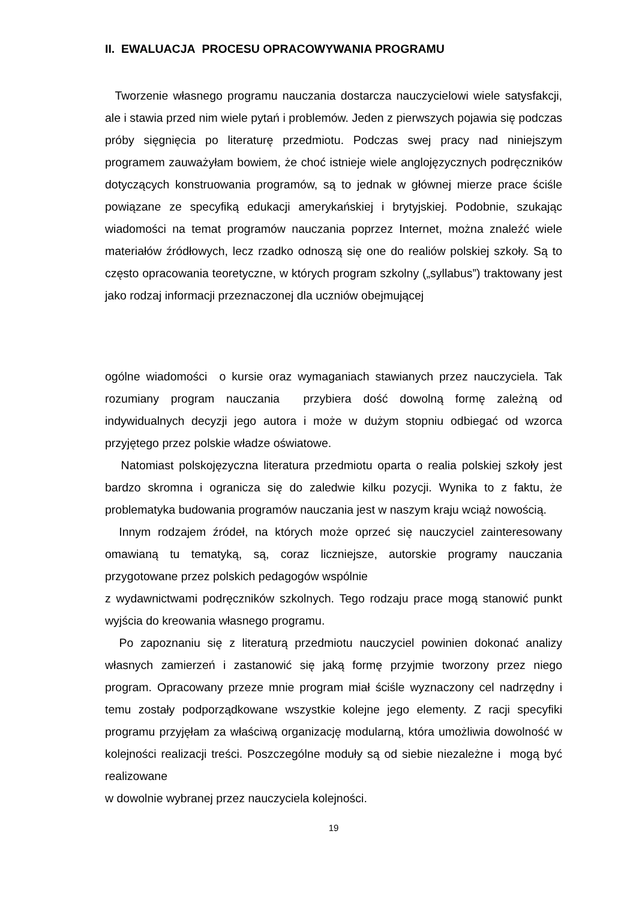II. EWALUACJA PROCESU OPRACOWYWANIA PROGRAMU
Tworzenie własnego programu nauczania dostarcza nauczycielowi wiele satysfakcji, ale i stawia przed nim wiele pytań i problemów. Jeden z pierwszych pojawia się podczas próby sięgnięcia po literaturę przedmiotu. Podczas swej pracy nad niniejszym programem zauważyłam bowiem, że choć istnieje wiele anglojęzycznych podręczników dotyczących konstruowania programów, są to jednak w głównej mierze prace ściśle powiązane ze specyfiką edukacji amerykańskiej i brytyjskiej. Podobnie, szukając wiadomości na temat programów nauczania poprzez Internet, można znaleźć wiele materiałów źródłowych, lecz rzadko odnoszą się one do realiów polskiej szkoły. Są to często opracowania teoretyczne, w których program szkolny („syllabus”) traktowany jest jako rodzaj informacji przeznaczonej dla uczniów obejmującej
ogólne wiadomości o kursie oraz wymaganiach stawianych przez nauczyciela. Tak rozumiany program nauczania przybiera dość dowolną formę zależną od indywidualnych decyzji jego autora i może w dużym stopniu odbiegać od wzorca przyjętego przez polskie władze oświatowe.
Natomiast polskojęzyczna literatura przedmiotu oparta o realia polskiej szkoły jest bardzo skromna i ogranicza się do zaledwie kilku pozycji. Wynika to z faktu, że problematyka budowania programów nauczania jest w naszym kraju wciąż nowością.
Innym rodzajem źródeł, na których może oprzeć się nauczyciel zainteresowany omawianą tu tematyką, są, coraz liczniejsze, autorskie programy nauczania przygotowane przez polskich pedagogów wspólnie
z wydawnictwami podręczników szkolnych. Tego rodzaju prace mogą stanowić punkt wyjścia do kreowania własnego programu.
Po zapoznaniu się z literaturą przedmiotu nauczyciel powinien dokonać analizy własnych zamierzeń i zastanowić się jaką formę przyjmie tworzony przez niego program. Opracowany przeze mnie program miał ściśle wyznaczony cel nadrzędny i temu zostały podporządkowane wszystkie kolejne jego elementy. Z racji specyfiki programu przyjęłam za właściwą organizację modularną, która umożliwia dowolność w kolejności realizacji treści. Poszczególne moduły są od siebie niezależne i mogą być realizowane
w dowolnie wybranej przez nauczyciela kolejności.
19